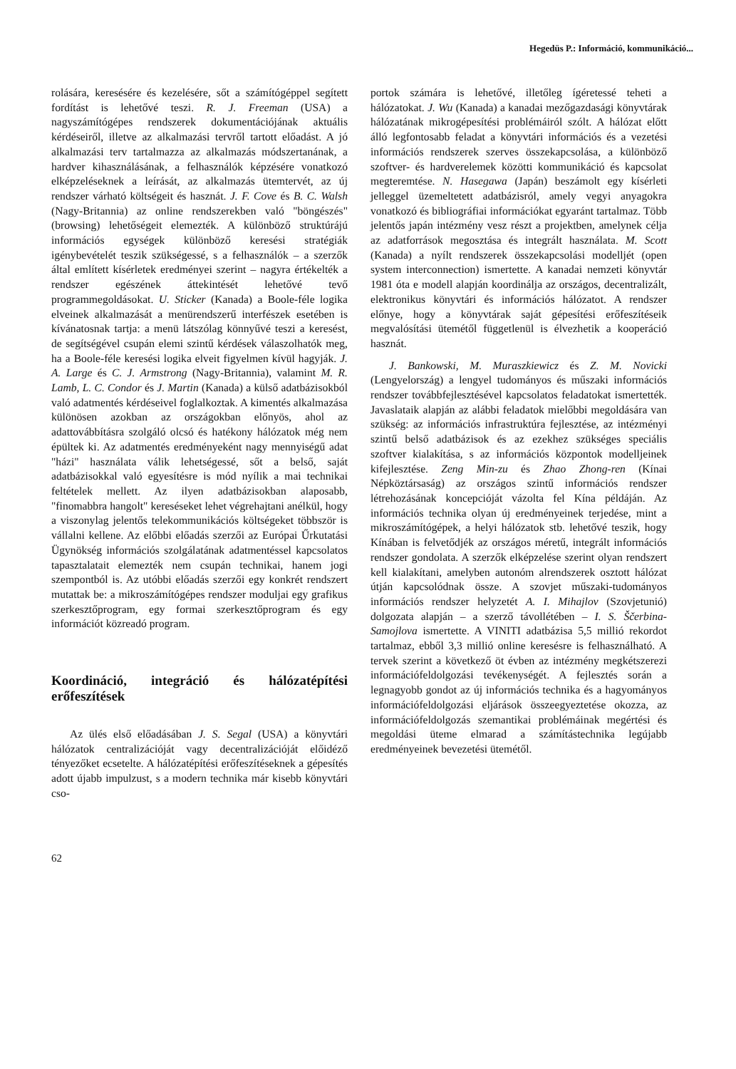Hegedüs P.: Információ, kommunikáció...
rolására, keresésére és kezelésére, sőt a számítógéppel segített fordítást is lehetővé teszi. R. J. Freeman (USA) a nagyszámítógépes rendszerek dokumentációjának aktuális kérdéseiről, illetve az alkalmazási tervről tartott előadást. A jó alkalmazási terv tartalmazza az alkalmazás módszertanának, a hardver kihasználásának, a felhasználók képzésére vonatkozó elképzeléseknek a leírását, az alkalmazás ütemtervét, az új rendszer várható költségeit és hasznát. J. F. Cove és B. C. Walsh (Nagy-Britannia) az online rendszerekben való "böngészés" (browsing) lehetőségeit elemezték. A különböző struktúrájú információs egységek különböző keresési stratégiák igénybevételét teszik szükségessé, s a felhasználók – a szerzők által említett kísérletek eredményei szerint – nagyra értékelték a rendszer egészének áttekintését lehetővé tevő programmegoldásokat. U. Sticker (Kanada) a Boole-féle logika elveinek alkalmazását a menürendszerű interfészek esetében is kívánatosnak tartja: a menü látszólag könnyűvé teszi a keresést, de segítségével csupán elemi szintű kérdések válaszolhatók meg, ha a Boole-féle keresési logika elveit figyelmen kívül hagyják. J. A. Large és C. J. Armstrong (Nagy-Britannia), valamint M. R. Lamb, L. C. Condor és J. Martin (Kanada) a külső adatbázisokból való adatmentés kérdéseivel foglalkoztak. A kimentés alkalmazása különösen azokban az országokban előnyös, ahol az adattovábbításra szolgáló olcsó és hatékony hálózatok még nem épültek ki. Az adatmentés eredményeként nagy mennyiségű adat "házi" használata válik lehetségessé, sőt a belső, saját adatbázisokkal való egyesítésre is mód nyílik a mai technikai feltételek mellett. Az ilyen adatbázisokban alaposabb, "finomabbra hangolt" kereséseket lehet végrehajtani anélkül, hogy a viszonylag jelentős telekommunikációs költségeket többször is vállalni kellene. Az előbbi előadás szerzői az Európai Űrkutatási Ügynökség információs szolgálatának adatmentéssel kapcsolatos tapasztalatait elemezték nem csupán technikai, hanem jogi szempontból is. Az utóbbi előadás szerzői egy konkrét rendszert mutattak be: a mikroszámítógépes rendszer moduljai egy grafikus szerkesztőprogram, egy formai szerkesztőprogram és egy információt közreadó program.
Koordináció, integráció és hálózatépítési erőfeszítések
Az ülés első előadásában J. S. Segal (USA) a könyvtári hálózatok centralizációját vagy decentralizációját előidéző tényezőket ecsetelte. A hálózatépítési erőfeszítéseknek a gépesítés adott újabb impulzust, s a modern technika már kisebb könyvtári cso-
62
portok számára is lehetővé, illetőleg ígéretessé teheti a hálózatokat. J. Wu (Kanada) a kanadai mezőgazdasági könyvtárak hálózatának mikrogépesítési problémáiról szólt. A hálózat előtt álló legfontosabb feladat a könyvtári információs és a vezetési információs rendszerek szerves összekapcsolása, a különböző szoftver- és hardverelemek közötti kommunikáció és kapcsolat megteremtése. N. Hasegawa (Japán) beszámolt egy kísérleti jelleggel üzemeltetett adatbázisról, amely vegyi anyagokra vonatkozó és bibliográfiai információkat egyaránt tartalmaz. Több jelentős japán intézmény vesz részt a projektben, amelynek célja az adatforrások megosztása és integrált használata. M. Scott (Kanada) a nyílt rendszerek összekapcsolási modelljét (open system interconnection) ismertette. A kanadai nemzeti könyvtár 1981 óta e modell alapján koordinálja az országos, decentralizált, elektronikus könyvtári és információs hálózatot. A rendszer előnye, hogy a könyvtárak saját gépesítési erőfeszítéseik megvalósítási ütemétől függetlenül is élvezhetik a kooperáció hasznát.
J. Bankowski, M. Muraszkiewicz és Z. M. Novicki (Lengyelország) a lengyel tudományos és műszaki információs rendszer továbbfejlesztésével kapcsolatos feladatokat ismertették. Javaslataik alapján az alábbi feladatok mielőbbi megoldására van szükség: az információs infrastruktúra fejlesztése, az intézményi szintű belső adatbázisok és az ezekhez szükséges speciális szoftver kialakítása, s az információs központok modelljeinek kifejlesztése. Zeng Min-zu és Zhao Zhong-ren (Kínai Népköztársaság) az országos szintű információs rendszer létrehozásának koncepcióját vázolta fel Kína példáján. Az információs technika olyan új eredményeinek terjedése, mint a mikroszámítógépek, a helyi hálózatok stb. lehetővé teszik, hogy Kínában is felvetődjék az országos méretű, integrált információs rendszer gondolata. A szerzők elképzelése szerint olyan rendszert kell kialakítani, amelyben autonóm alrendszerek osztott hálózat útján kapcsolódnak össze. A szovjet műszaki-tudományos információs rendszer helyzetét A. I. Mihajlov (Szovjetunió) dolgozata alapján – a szerző távollétében – I. S. Ščerbina-Samojlova ismertette. A VINITI adatbázisa 5,5 millió rekordot tartalmaz, ebből 3,3 millió online keresésre is felhasználható. A tervek szerint a következő öt évben az intézmény megkétszerezi információfeldolgozási tevékenységét. A fejlesztés során a legnagyobb gondot az új információs technika és a hagyományos információfeldolgozási eljárások összeegyeztetése okozza, az információfeldolgozás szemantikai problémáinak megértési és megoldási üteme elmarad a számítástechnika legújabb eredményeinek bevezetési ütemétől.